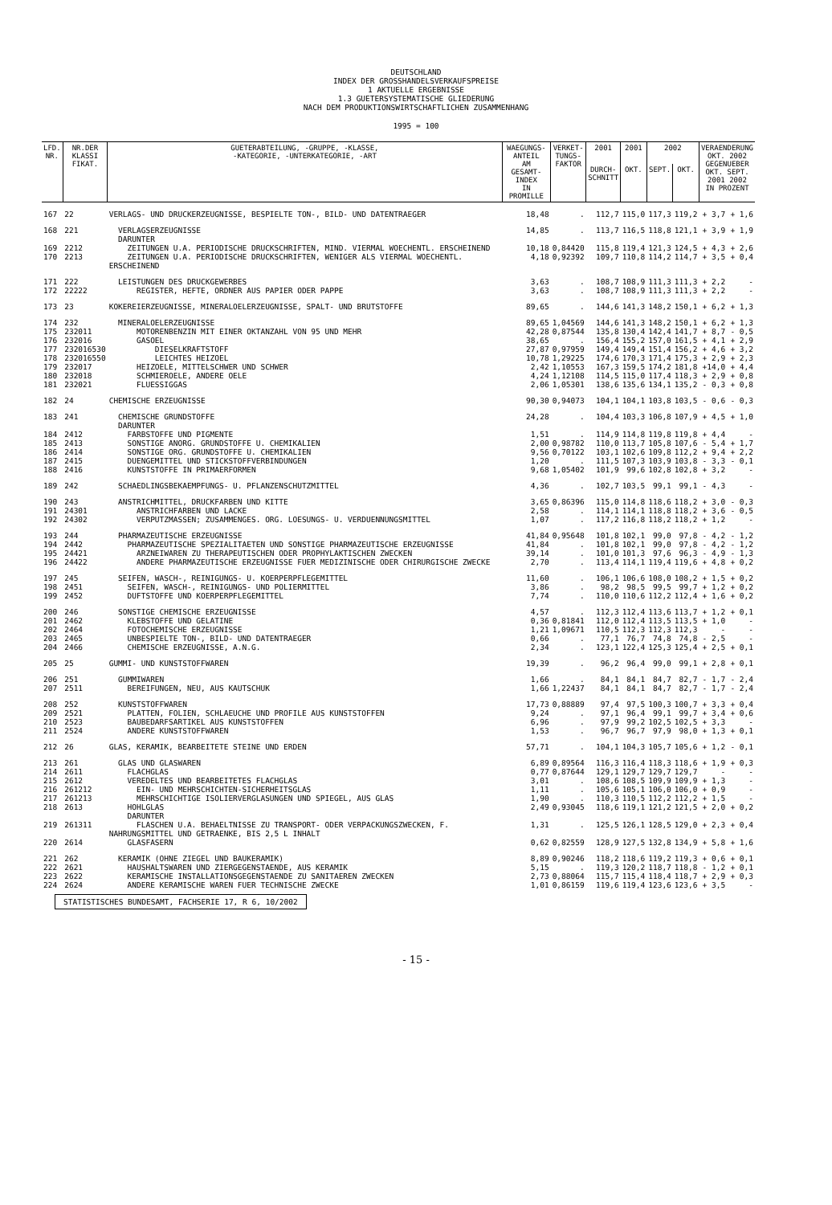DEUTSCHLAND
INDEX DER GROSSHANDELSVERKAUFSPREISE
1 AKTUELLE ERGEBNISSE
1.3 GUETERSYSTEMATISCHE GLIEDERUNG
NACH DEM PRODUKTIONSWIRTSCHAFTLICHEN ZUSAMMENHANG
1995 = 100
| LFD. NR. | NR.DER KLASSI FIKAT. | GUETERABTEILUNG, -GRUPPE, -KLASSE, -KATEGORIE, -UNTERKATEGORIE, -ART | WAEGUNGS- ANTEIL AM GESAMT- INDEX IN PROMILLE | VERKET- TUNGS- FAKTOR | 2001 | 2001 | 2002 | | VERAENDERUNG OKT. 2002 GEGENUEBER OKT. SEPT. 2001 2002 IN PROZENT | |
| --- | --- | --- | --- | --- | --- | --- | --- | --- | --- | --- |
| | | | | | DURCH- SCHNITT | OKT. | SEPT. | OKT. | | |
| 167 | 22 | VERLAGS- UND DRUCKERZEUGNISSE, BESPIELTE TON-, BILD- UND DATENTRAEGER | 18,48 | . | 112,7 | 115,0 | 117,3 | 119,2 | + 3,7 | + 1,6 |
| 168 | 221 | VERLAGSERZEUGNISSE DARUNTER | 14,85 | . | 113,7 | 116,5 | 118,8 | 121,1 | + 3,9 | + 1,9 |
| 169 | 2212 | ZEITUNGEN U.A. PERIODISCHE DRUCKSCHRIFTEN, MIND. VIERMAL WOECHENTL. ERSCHEINEND | 10,18 | 0,84420 | 115,8 | 119,4 | 121,3 | 124,5 | + 4,3 | + 2,6 |
| 170 | 2213 | ZEITUNGEN U.A. PERIODISCHE DRUCKSCHRIFTEN, WENIGER ALS VIERMAL WOECHENTL. ERSCHEINEND | 4,18 | 0,92392 | 109,7 | 110,8 | 114,2 | 114,7 | + 3,5 | + 0,4 |
| 171 | 222 | LEISTUNGEN DES DRUCKGEWERBES | 3,63 | . | 108,7 | 108,9 | 111,3 | 111,3 | + 2,2 | - |
| 172 | 22222 | REGISTER, HEFTE, ORDNER AUS PAPIER ODER PAPPE | 3,63 | . | 108,7 | 108,9 | 111,3 | 111,3 | + 2,2 | - |
| 173 | 23 | KOKEREIERZEUGNISSE, MINERALOELERZEUGNISSE, SPALT- UND BRUTSTOFFE | 89,65 | . | 144,6 | 141,3 | 148,2 | 150,1 | + 6,2 | + 1,3 |
| 174 | 232 | MINERALOELERZEUGNISSE | 89,65 | 1,04569 | 144,6 | 141,3 | 148,2 | 150,1 | + 6,2 | + 1,3 |
| 175 | 232011 | MOTORENBENZIN MIT EINER OKTANZAHL VON 95 UND MEHR | 42,28 | 0,87544 | 135,8 | 130,4 | 142,4 | 141,7 | + 8,7 | - 0,5 |
| 176 | 232016 | GASOEL | 38,65 | . | 156,4 | 155,2 | 157,0 | 161,5 | + 4,1 | + 2,9 |
| 177 | 232016530 | DIESELKRAFTSTOFF | 27,87 | 0,97959 | 149,4 | 149,4 | 151,4 | 156,2 | + 4,6 | + 3,2 |
| 178 | 232016550 | LEICHTES HEIZOEL | 10,78 | 1,29225 | 174,6 | 170,3 | 171,4 | 175,3 | + 2,9 | + 2,3 |
| 179 | 232017 | HEIZOELE, MITTELSCHWER UND SCHWER | 2,42 | 1,10553 | 167,3 | 159,5 | 174,2 | 181,8 | +14,0 | + 4,4 |
| 180 | 232018 | SCHMIEROELE, ANDERE OELE | 4,24 | 1,12108 | 114,5 | 115,0 | 117,4 | 118,3 | + 2,9 | + 0,8 |
| 181 | 232021 | FLUESSIGGAS | 2,06 | 1,05301 | 138,6 | 135,6 | 134,1 | 135,2 | - 0,3 | + 0,8 |
| 182 | 24 | CHEMISCHE ERZEUGNISSE | 90,30 | 0,94073 | 104,1 | 104,1 | 103,8 | 103,5 | - 0,6 | - 0,3 |
| 183 | 241 | CHEMISCHE GRUNDSTOFFE DARUNTER | 24,28 | . | 104,4 | 103,3 | 106,8 | 107,9 | + 4,5 | + 1,0 |
| 184 | 2412 | FARBSTOFFE UND PIGMENTE | 1,51 | . | 114,9 | 114,8 | 119,8 | 119,8 | + 4,4 | - |
| 185 | 2413 | SONSTIGE ANORG. GRUNDSTOFFE U. CHEMIKALIEN | 2,00 | 0,98782 | 110,0 | 113,7 | 105,8 | 107,6 | - 5,4 | + 1,7 |
| 186 | 2414 | SONSTIGE ORG. GRUNDSTOFFE U. CHEMIKALIEN | 9,56 | 0,70122 | 103,1 | 102,6 | 109,8 | 112,2 | + 9,4 | + 2,2 |
| 187 | 2415 | DUENGEMITTEL UND STICKSTOFFVERBINDUNGEN | 1,20 | . | 111,5 | 107,3 | 103,9 | 103,8 | - 3,3 | - 0,1 |
| 188 | 2416 | KUNSTSTOFFE IN PRIMAERFORMEN | 9,68 | 1,05402 | 101,9 | 99,6 | 102,8 | 102,8 | + 3,2 | - |
| 189 | 242 | SCHAEDLINGSBEKAEMPFUNGS- U. PFLANZENSCHUTZMITTEL | 4,36 | . | 102,7 | 103,5 | 99,1 | 99,1 | - 4,3 | - |
| 190 | 243 | ANSTRICHMITTEL, DRUCKFARBEN UND KITTE | 3,65 | 0,86396 | 115,0 | 114,8 | 118,6 | 118,2 | + 3,0 | - 0,3 |
| 191 | 24301 | ANSTRICHFARBEN UND LACKE | 2,58 | . | 114,1 | 114,1 | 118,8 | 118,2 | + 3,6 | - 0,5 |
| 192 | 24302 | VERPUTZMASSEN; ZUSAMMENGES. ORG. LOESUNGS- U. VERDUENNUNGSMITTEL | 1,07 | . | 117,2 | 116,8 | 118,2 | 118,2 | + 1,2 | - |
| 193 | 244 | PHARMAZEUTISCHE ERZEUGNISSE | 41,84 | 0,95648 | 101,8 | 102,1 | 99,0 | 97,8 | - 4,2 | - 1,2 |
| 194 | 2442 | PHARMAZEUTISCHE SPEZIALITAETEN UND SONSTIGE PHARMAZEUTISCHE ERZEUGNISSE | 41,84 | . | 101,8 | 102,1 | 99,0 | 97,8 | - 4,2 | - 1,2 |
| 195 | 24421 | ARZNEIWAREN ZU THERAPEUTISCHEN ODER PROPHYLAKTISCHEN ZWECKEN | 39,14 | . | 101,0 | 101,3 | 97,6 | 96,3 | - 4,9 | - 1,3 |
| 196 | 24422 | ANDERE PHARMAZEUTISCHE ERZEUGNISSE FUER MEDIZINISCHE ODER CHIRURGISCHE ZWECKE | 2,70 | . | 113,4 | 114,1 | 119,4 | 119,6 | + 4,8 | + 0,2 |
| 197 | 245 | SEIFEN, WASCH-, REINIGUNGS- U. KOERPERPFLEGEMITTEL | 11,60 | . | 106,1 | 106,6 | 108,0 | 108,2 | + 1,5 | + 0,2 |
| 198 | 2451 | SEIFEN, WASCH-, REINIGUNGS- UND POLIERMITTEL | 3,86 | . | 98,2 | 98,5 | 99,5 | 99,7 | + 1,2 | + 0,2 |
| 199 | 2452 | DUFTSTOFFE UND KOERPERPFLEGEMITTEL | 7,74 | . | 110,0 | 110,6 | 112,2 | 112,4 | + 1,6 | + 0,2 |
| 200 | 246 | SONSTIGE CHEMISCHE ERZEUGNISSE | 4,57 | . | 112,3 | 112,4 | 113,6 | 113,7 | + 1,2 | + 0,1 |
| 201 | 2462 | KLEBSTOFFE UND GELATINE | 0,36 | 0,81841 | 112,0 | 112,4 | 113,5 | 113,5 | + 1,0 | - |
| 202 | 2464 | FOTOCHEMISCHE ERZEUGNISSE | 1,21 | 1,09671 | 110,5 | 112,3 | 112,3 | 112,3 | - | - |
| 203 | 2465 | UNBESPIELTE TON-, BILD- UND DATENTRAEGER | 0,66 | . | 77,1 | 76,7 | 74,8 | 74,8 | - 2,5 | - |
| 204 | 2466 | CHEMISCHE ERZEUGNISSE, A.N.G. | 2,34 | . | 123,1 | 122,4 | 125,3 | 125,4 | + 2,5 | + 0,1 |
| 205 | 25 | GUMMI- UND KUNSTSTOFFWAREN | 19,39 | . | 96,2 | 96,4 | 99,0 | 99,1 | + 2,8 | + 0,1 |
| 206 | 251 | GUMMIWAREN | 1,66 | . | 84,1 | 84,1 | 84,7 | 82,7 | - 1,7 | - 2,4 |
| 207 | 2511 | BEREIFUNGEN, NEU, AUS KAUTSCHUK | 1,66 | 1,22437 | 84,1 | 84,1 | 84,7 | 82,7 | - 1,7 | - 2,4 |
| 208 | 252 | KUNSTSTOFFWAREN | 17,73 | 0,88889 | 97,4 | 97,5 | 100,3 | 100,7 | + 3,3 | + 0,4 |
| 209 | 2521 | PLATTEN, FOLIEN, SCHLAEUCHE UND PROFILE AUS KUNSTSTOFFEN | 9,24 | . | 97,1 | 96,4 | 99,1 | 99,7 | + 3,4 | + 0,6 |
| 210 | 2523 | BAUBEDARFSARTIKEL AUS KUNSTSTOFFEN | 6,96 | . | 97,9 | 99,2 | 102,5 | 102,5 | + 3,3 | - |
| 211 | 2524 | ANDERE KUNSTSTOFFWAREN | 1,53 | . | 96,7 | 96,7 | 97,9 | 98,0 | + 1,3 | + 0,1 |
| 212 | 26 | GLAS, KERAMIK, BEARBEITETE STEINE UND ERDEN | 57,71 | . | 104,1 | 104,3 | 105,7 | 105,6 | + 1,2 | - 0,1 |
| 213 | 261 | GLAS UND GLASWAREN | 6,89 | 0,89564 | 116,3 | 116,4 | 118,3 | 118,6 | + 1,9 | + 0,3 |
| 214 | 2611 | FLACHGLAS | 0,77 | 0,87644 | 129,1 | 129,7 | 129,7 | 129,7 | - | - |
| 215 | 2612 | VEREDELTES UND BEARBEITETES FLACHGLAS | 3,01 | . | 108,6 | 108,5 | 109,9 | 109,9 | + 1,3 | - |
| 216 | 261212 | EIN- UND MEHRSCHICHTEN-SICHERHEITSGLAS | 1,11 | . | 105,6 | 105,1 | 106,0 | 106,0 | + 0,9 | - |
| 217 | 261213 | MEHRSCHICHTIGE ISOLIERVERGLASUNGEN UND SPIEGEL, AUS GLAS | 1,90 | . | 110,3 | 110,5 | 112,2 | 112,2 | + 1,5 | - |
| 218 | 2613 | HOHLGLAS DARUNTER | 2,49 | 0,93045 | 118,6 | 119,1 | 121,2 | 121,5 | + 2,0 | + 0,2 |
| 219 | 261311 | FLASCHEN U.A. BEHAELTNISSE ZU TRANSPORT- ODER VERPACKUNGSZWECKEN, F. NAHRUNGSMITTEL UND GETRAENKE, BIS 2,5 L INHALT | 1,31 | . | 125,5 | 126,1 | 128,5 | 129,0 | + 2,3 | + 0,4 |
| 220 | 2614 | GLASFASERN | 0,62 | 0,82559 | 128,9 | 127,5 | 132,8 | 134,9 | + 5,8 | + 1,6 |
| 221 | 262 | KERAMIK (OHNE ZIEGEL UND BAUKERAMIK) | 8,89 | 0,90246 | 118,2 | 118,6 | 119,2 | 119,3 | + 0,6 | + 0,1 |
| 222 | 2621 | HAUSHALTSWAREN UND ZIERGEGENSTAENDE, AUS KERAMIK | 5,15 | . | 119,3 | 120,2 | 118,7 | 118,8 | - 1,2 | + 0,1 |
| 223 | 2622 | KERAMISCHE INSTALLATIONSGEGENSTAENDE ZU SANITAEREN ZWECKEN | 2,73 | 0,88064 | 115,7 | 115,4 | 118,4 | 118,7 | + 2,9 | + 0,3 |
| 224 | 2624 | ANDERE KERAMISCHE WAREN FUER TECHNISCHE ZWECKE | 1,01 | 0,86159 | 119,6 | 119,4 | 123,6 | 123,6 | + 3,5 | - |
STATISTISCHES BUNDESAMT, FACHSERIE 17, R 6, 10/2002
- 15 -